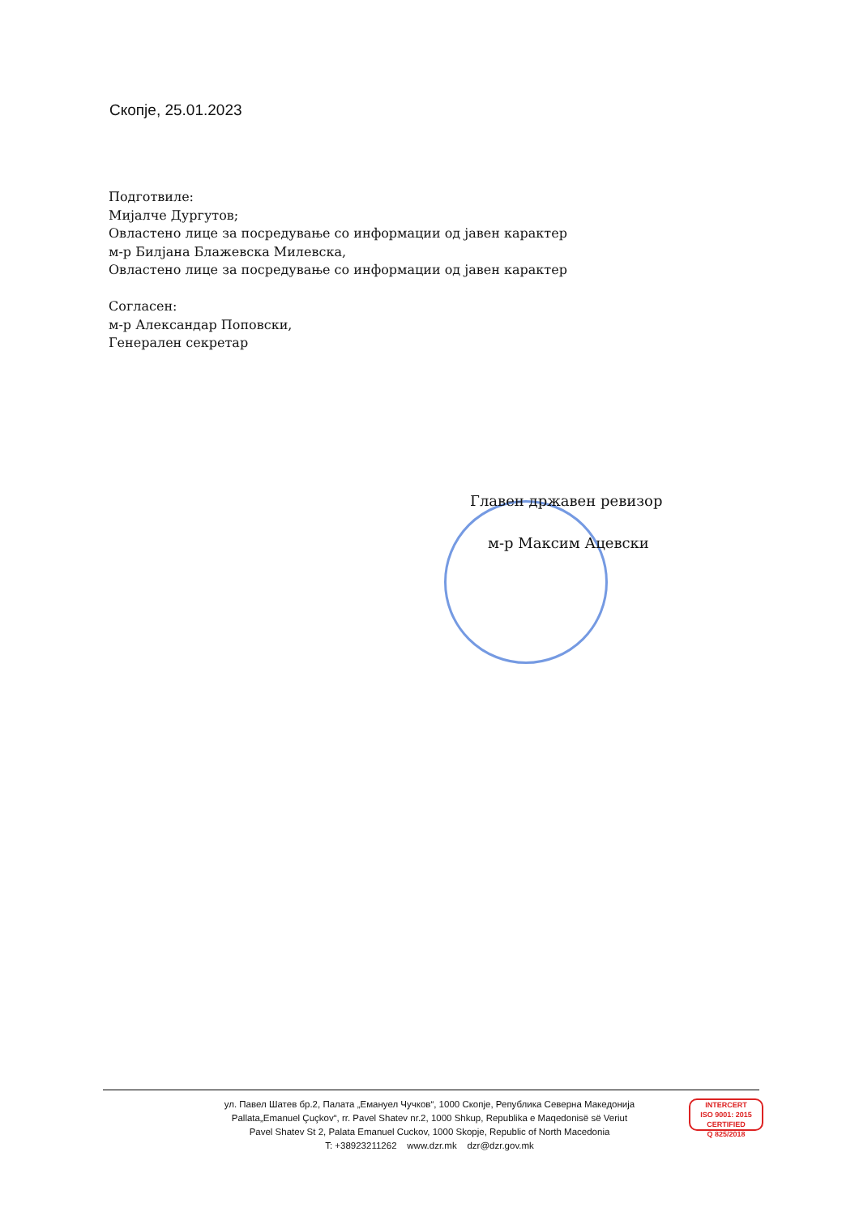Скопје, 25.01.2023
Подготвиле:
Мијалче Дургутов;
Овластено лице за посредување со информации од јавен карактер
м-р Билјана Блажевска Милевска,
Овластено лице за посредување со информации од јавен карактер
Согласен:
м-р Александар Поповски,
Генерален секретар
Главен државен ревизор
м-р Максим Ацевски
ул. Павел Шатев бр.2, Палата „Емануел Чучков“, 1000 Скопје, Република Северна Македонија
Pallata„Emanuel Çuçkov“, rr. Pavel Shatev nr.2, 1000 Shkup, Republika e Maqedonisë së Veriut
Pavel Shatev St 2, Palata Emanuel Cuckov, 1000 Skopje, Republic of North Macedonia
T: +38923211262 www.dzr.mk dzr@dzr.gov.mk
INTERCERT
ISO 9001: 2015 CERTIFIED
Q 825/2018